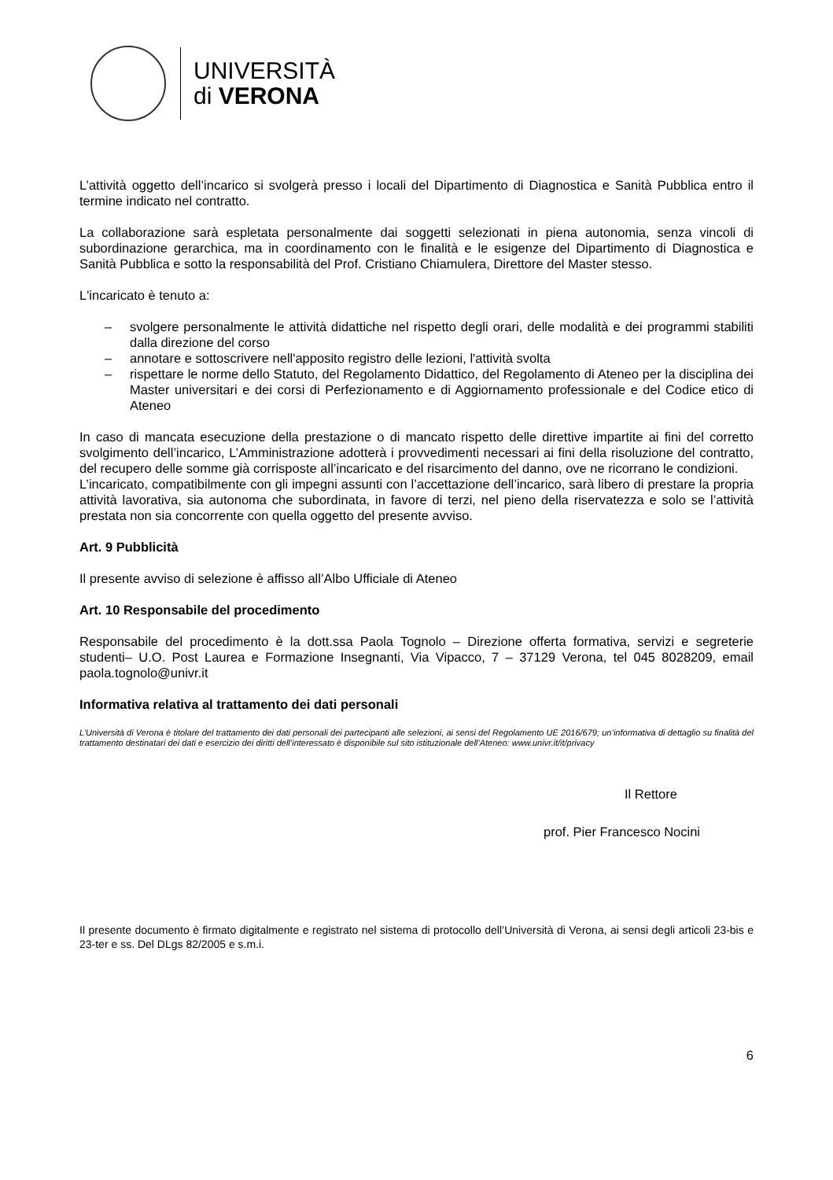UNIVERSITÀ
di VERONA
L’attività oggetto dell’incarico si svolgerà presso i locali del Dipartimento di Diagnostica e Sanità Pubblica entro il termine indicato nel contratto.
La collaborazione sarà espletata personalmente dai soggetti selezionati in piena autonomia, senza vincoli di subordinazione gerarchica, ma in coordinamento con le finalità e le esigenze del Dipartimento di Diagnostica e Sanità Pubblica e sotto la responsabilità del Prof. Cristiano Chiamulera, Direttore del Master stesso.
L'incaricato è tenuto a:
– svolgere personalmente le attività didattiche nel rispetto degli orari, delle modalità e dei programmi stabiliti dalla direzione del corso
– annotare e sottoscrivere nell'apposito registro delle lezioni, l'attività svolta
– rispettare le norme dello Statuto, del Regolamento Didattico, del Regolamento di Ateneo per la disciplina dei Master universitari e dei corsi di Perfezionamento e di Aggiornamento professionale e del Codice etico di Ateneo
In caso di mancata esecuzione della prestazione o di mancato rispetto delle direttive impartite ai fini del corretto svolgimento dell’incarico, L’Amministrazione adotterà i provvedimenti necessari ai fini della risoluzione del contratto, del recupero delle somme già corrisposte all’incaricato e del risarcimento del danno, ove ne ricorrano le condizioni.
L’incaricato, compatibilmente con gli impegni assunti con l’accettazione dell’incarico, sarà libero di prestare la propria attività lavorativa, sia autonoma che subordinata, in favore di terzi, nel pieno della riservatezza e solo se l’attività prestata non sia concorrente con quella oggetto del presente avviso.
Art. 9 Pubblicità
Il presente avviso di selezione è affisso all’Albo Ufficiale di Ateneo
Art. 10 Responsabile del procedimento
Responsabile del procedimento è la dott.ssa Paola Tognolo – Direzione offerta formativa, servizi e segreterie studenti– U.O. Post Laurea e Formazione Insegnanti, Via Vipacco, 7 – 37129 Verona, tel 045 8028209, email paola.tognolo@univr.it
Informativa relativa al trattamento dei dati personali
L’Università di Verona è titolare del trattamento dei dati personali dei partecipanti alle selezioni, ai sensi del Regolamento UE 2016/679; un’informativa di dettaglio su finalità del trattamento destinatari dei dati e esercizio dei diritti dell’interessato è disponibile sul sito istituzionale dell’Ateneo: www.univr.it/it/privacy
Il Rettore
prof. Pier Francesco Nocini
Il presente documento è firmato digitalmente e registrato nel sistema di protocollo dell’Università di Verona, ai sensi degli articoli 23-bis e 23-ter e ss. Del DLgs 82/2005 e s.m.i.
6